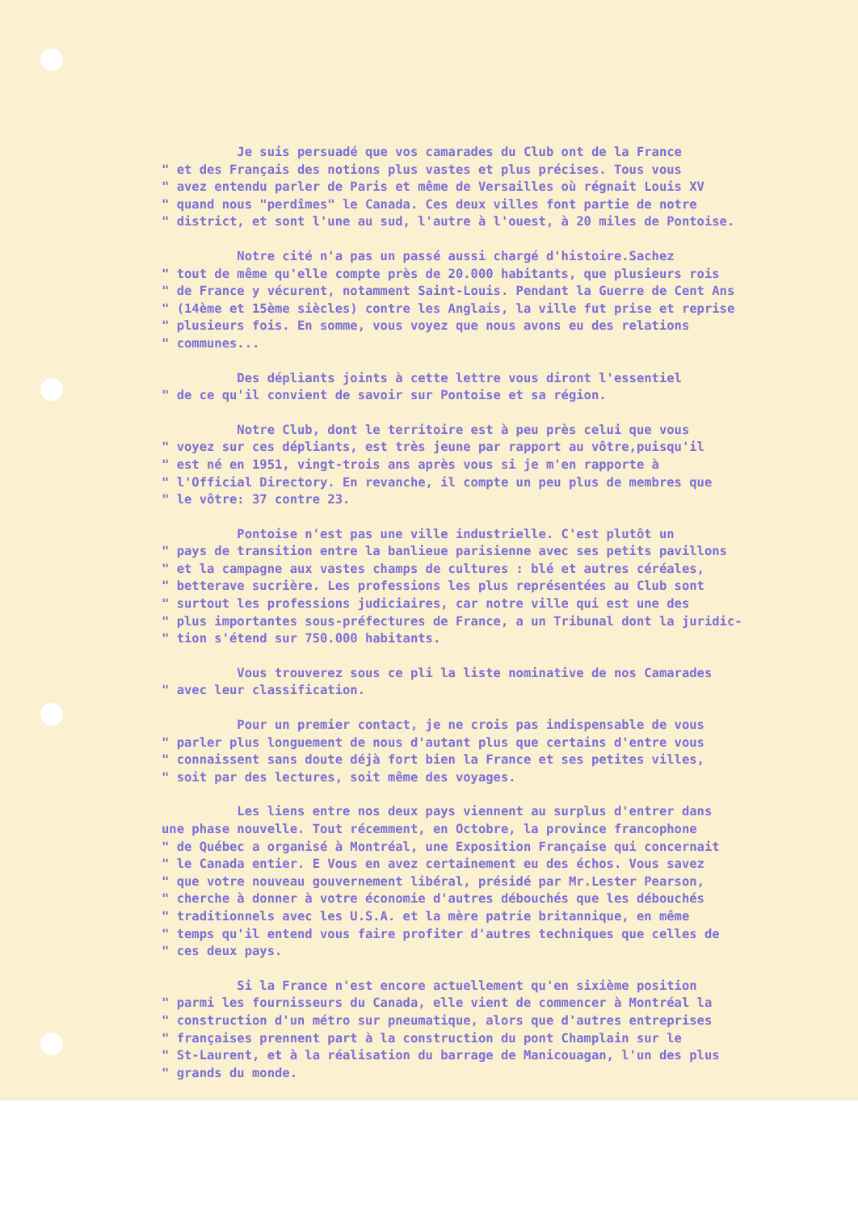Je suis persuadé que vos camarades du Club ont de la France " et des Français des notions plus vastes et plus précises. Tous vous " avez entendu parler de Paris et même de Versailles où régnait Louis XV " quand nous "perdîmes" le Canada. Ces deux villes font partie de notre " district, et sont l'une au sud, l'autre à l'ouest, à 20 miles de Pontoise.
Notre cité n'a pas un passé aussi chargé d'histoire.Sachez " tout de même qu'elle compte près de 20.000 habitants, que plusieurs rois " de France y vécurent, notamment Saint-Louis. Pendant la Guerre de Cent Ans " (14ème et 15ème siècles) contre les Anglais, la ville fut prise et reprise " plusieurs fois. En somme, vous voyez que nous avons eu des relations " communes...
Des dépliants joints à cette lettre vous diront l'essentiel " de ce qu'il convient de savoir sur Pontoise et sa région.
Notre Club, dont le territoire est à peu près celui que vous " voyez sur ces dépliants, est très jeune par rapport au vôtre,puisqu'il " est né en 1951, vingt-trois ans après vous si je m'en rapporte à " l'Official Directory. En revanche, il compte un peu plus de membres que " le vôtre: 37 contre 23.
Pontoise n'est pas une ville industrielle. C'est plutôt un " pays de transition entre la banlieue parisienne avec ses petits pavillons " et la campagne aux vastes champs de cultures : blé et autres céréales, " betterave sucrière. Les professions les plus représentées au Club sont " surtout les professions judiciaires, car notre ville qui est une des " plus importantes sous-préfectures de France, a un Tribunal dont la juridic- " tion s'étend sur 750.000 habitants.
Vous trouverez sous ce pli la liste nominative de nos Camarades " avec leur classification.
Pour un premier contact, je ne crois pas indispensable de vous " parler plus longuement de nous d'autant plus que certains d'entre vous " connaissent sans doute déjà fort bien la France et ses petites villes, " soit par des lectures, soit même des voyages.
Les liens entre nos deux pays viennent au surplus d'entrer dans une phase nouvelle. Tout récemment, en Octobre, la province francophone " de Québec a organisé à Montréal, une Exposition Française qui concernait " le Canada entier. E Vous en avez certainement eu des échos. Vous savez " que votre nouveau gouvernement libéral, présidé par Mr.Lester Pearson, " cherche à donner à votre économie d'autres débouchés que les débouchés " traditionnels avec les U.S.A. et la mère patrie britannique, en même " temps qu'il entend vous faire profiter d'autres techniques que celles de " ces deux pays.
Si la France n'est encore actuellement qu'en sixième position " parmi les fournisseurs du Canada, elle vient de commencer à Montréal la " construction d'un métro sur pneumatique, alors que d'autres entreprises " françaises prennent part à la construction du pont Champlain sur le " St-Laurent, et à la réalisation du barrage de Manicouagan, l'un des plus " grands du monde.